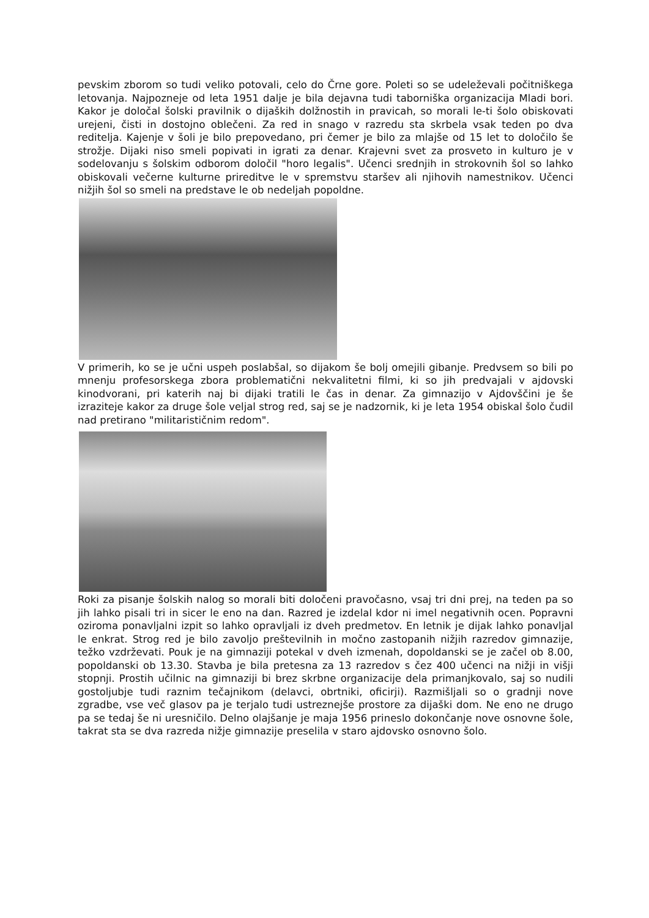pevskim zborom so tudi veliko potovali, celo do Črne gore. Poleti so se udeleževali počitniškega letovanja. Najpozneje od leta 1951 dalje je bila dejavna tudi taborniška organizacija Mladi bori. Kakor je določal šolski pravilnik o dijaških dolžnostih in pravicah, so morali le-ti šolo obiskovati urejeni, čisti in dostojno oblečeni. Za red in snago v razredu sta skrbela vsak teden po dva reditelja. Kajenje v šoli je bilo prepovedano, pri čemer je bilo za mlajše od 15 let to določilo še strožje. Dijaki niso smeli popivati in igrati za denar. Krajevni svet za prosveto in kulturo je v sodelovanju s šolskim odborom določil "horo legalis". Učenci srednjih in strokovnih šol so lahko obiskovali večerne kulturne prireditve le v spremstvu staršev ali njihovih namestnikov. Učenci nižjih šol so smeli na predstave le ob nedeljah popoldne.
V primerih, ko se je učni uspeh poslabšal, so dijakom še bolj omejili gibanje. Predvsem so bili po mnenju profesorskega zbora problematični nekvalitetni filmi, ki so jih predvajali v ajdovski kinodvorani, pri katerih naj bi dijaki tratili le čas in denar. Za gimnazijo v Ajdovščini je še izraziteje kakor za druge šole veljal strog red, saj se je nadzornik, ki je leta 1954 obiskal šolo čudil nad pretirano "militarističnim redom".
Roki za pisanje šolskih nalog so morali biti določeni pravočasno, vsaj tri dni prej, na teden pa so jih lahko pisali tri in sicer le eno na dan. Razred je izdelal kdor ni imel negativnih ocen. Popravni oziroma ponavljalni izpit so lahko opravljali iz dveh predmetov. En letnik je dijak lahko ponavljal le enkrat. Strog red je bilo zavoljo preštevilnih in močno zastopanih nižjih razredov gimnazije, težko vzdrževati. Pouk je na gimnaziji potekal v dveh izmenah, dopoldanski se je začel ob 8.00, popoldanski ob 13.30. Stavba je bila pretesna za 13 razredov s čez 400 učenci na nižji in višji stopnji. Prostih učilnic na gimnaziji bi brez skrbne organizacije dela primanjkovalo, saj so nudili gostoljubje tudi raznim tečajnikom (delavci, obrtniki, oficirji). Razmišljali so o gradnji nove zgradbe, vse več glasov pa je terjalo tudi ustreznejše prostore za dijaški dom. Ne eno ne drugo pa se tedaj še ni uresničilo. Delno olajšanje je maja 1956 prineslo dokončanje nove osnovne šole, takrat sta se dva razreda nižje gimnazije preselila v staro ajdovsko osnovno šolo.